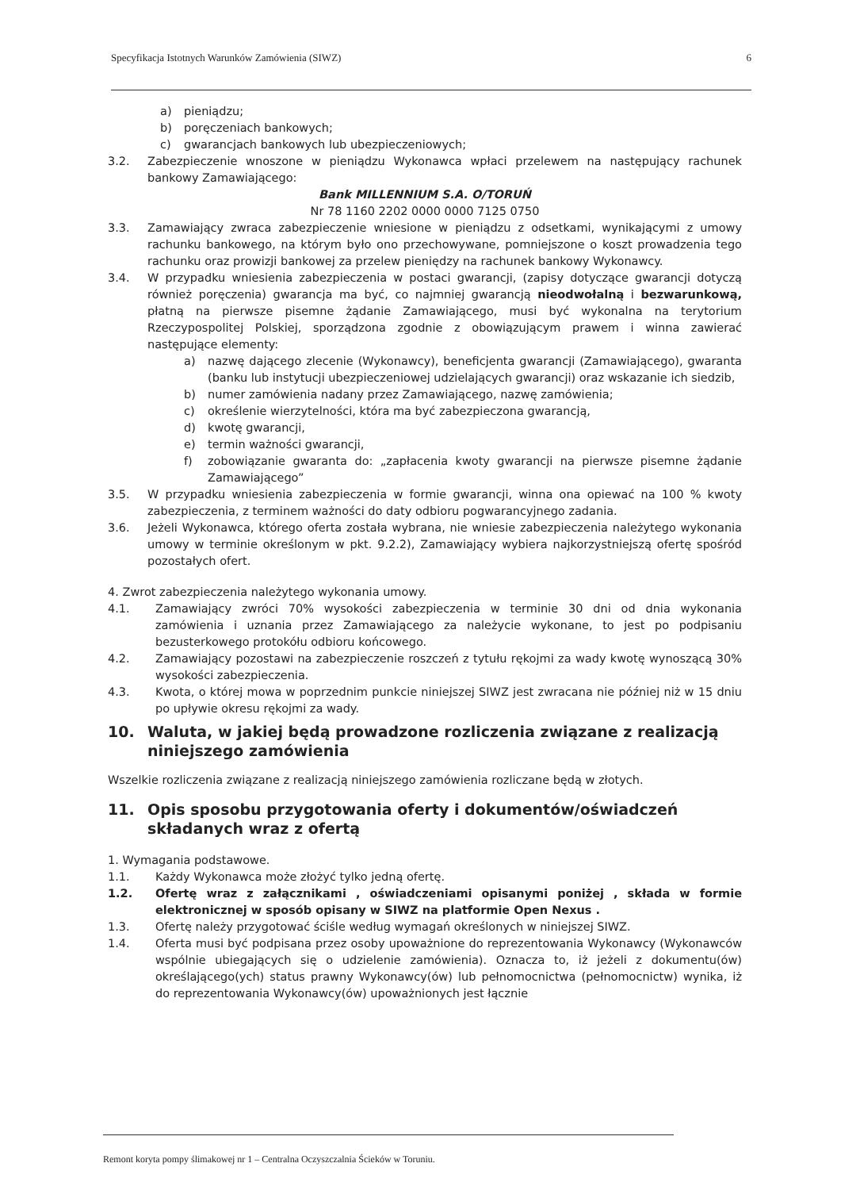Specyfikacja Istotnych Warunków Zamówienia (SIWZ) 6
a) pieniądzu;
b) poręczeniach bankowych;
c) gwarancjach bankowych lub ubezpieczeniowych;
3.2. Zabezpieczenie wnoszone w pieniądzu Wykonawca wpłaci przelewem na następujący rachunek bankowy Zamawiającego:
Bank MILLENNIUM S.A. O/TORUŃ
Nr 78 1160 2202 0000 0000 7125 0750
3.3. Zamawiający zwraca zabezpieczenie wniesione w pieniądzu z odsetkami, wynikającymi z umowy rachunku bankowego, na którym było ono przechowywane, pomniejszone o koszt prowadzenia tego rachunku oraz prowizji bankowej za przelew pieniędzy na rachunek bankowy Wykonawcy.
3.4. W przypadku wniesienia zabezpieczenia w postaci gwarancji, (zapisy dotyczące gwarancji dotyczą również poręczenia) gwarancja ma być, co najmniej gwarancją nieodwołalną i bezwarunkową, płatną na pierwsze pisemne żądanie Zamawiającego, musi być wykonalna na terytorium Rzeczypospolitej Polskiej, sporządzona zgodnie z obowiązującym prawem i winna zawierać następujące elementy:
a) nazwę dającego zlecenie (Wykonawcy), beneficjenta gwarancji (Zamawiającego), gwaranta (banku lub instytucji ubezpieczeniowej udzielających gwarancji) oraz wskazanie ich siedzib,
b) numer zamówienia nadany przez Zamawiającego, nazwę zamówienia;
c) określenie wierzytelności, która ma być zabezpieczona gwarancją,
d) kwotę gwarancji,
e) termin ważności gwarancji,
f) zobowiązanie gwaranta do: „zapłacenia kwoty gwarancji na pierwsze pisemne żądanie Zamawiającego”
3.5. W przypadku wniesienia zabezpieczenia w formie gwarancji, winna ona opiewać na 100 % kwoty zabezpieczenia, z terminem ważności do daty odbioru pogwarancyjnego zadania.
3.6. Jeżeli Wykonawca, którego oferta została wybrana, nie wniesie zabezpieczenia należytego wykonania umowy w terminie określonym w pkt. 9.2.2), Zamawiający wybiera najkorzystniejszą ofertę spośród pozostałych ofert.
4. Zwrot zabezpieczenia należytego wykonania umowy.
4.1. Zamawiający zwróci 70% wysokości zabezpieczenia w terminie 30 dni od dnia wykonania zamówienia i uznania przez Zamawiającego za należycie wykonane, to jest po podpisaniu bezusterkowego protokółu odbioru końcowego.
4.2. Zamawiający pozostawi na zabezpieczenie roszczeń z tytułu rękojmi za wady kwotę wynoszącą 30% wysokości zabezpieczenia.
4.3. Kwota, o której mowa w poprzednim punkcie niniejszej SIWZ jest zwracana nie później niż w 15 dniu po upływie okresu rękojmi za wady.
10. Waluta, w jakiej będą prowadzone rozliczenia związane z realizacją niniejszego zamówienia
Wszelkie rozliczenia związane z realizacją niniejszego zamówienia rozliczane będą w złotych.
11. Opis sposobu przygotowania oferty i dokumentów/oświadczeń składanych wraz z ofertą
1. Wymagania podstawowe.
1.1. Każdy Wykonawca może złożyć tylko jedną ofertę.
1.2. Ofertę wraz z załącznikami , oświadczeniami opisanymi poniżej , składa w formie elektronicznej w sposób opisany w SIWZ na platformie Open Nexus .
1.3. Ofertę należy przygotować ściśle według wymagań określonych w niniejszej SIWZ.
1.4. Oferta musi być podpisana przez osoby upoważnione do reprezentowania Wykonawcy (Wykonawców wspólnie ubiegających się o udzielenie zamówienia). Oznacza to, iż jeżeli z dokumentu(ów) określającego(ych) status prawny Wykonawcy(ów) lub pełnomocnictwa (pełnomocnictw) wynika, iż do reprezentowania Wykonawcy(ów) upoważnionych jest łącznie
Remont koryta pompy ślimakowej nr 1 – Centralna Oczyszczalnia Ścieków w Toruniu.